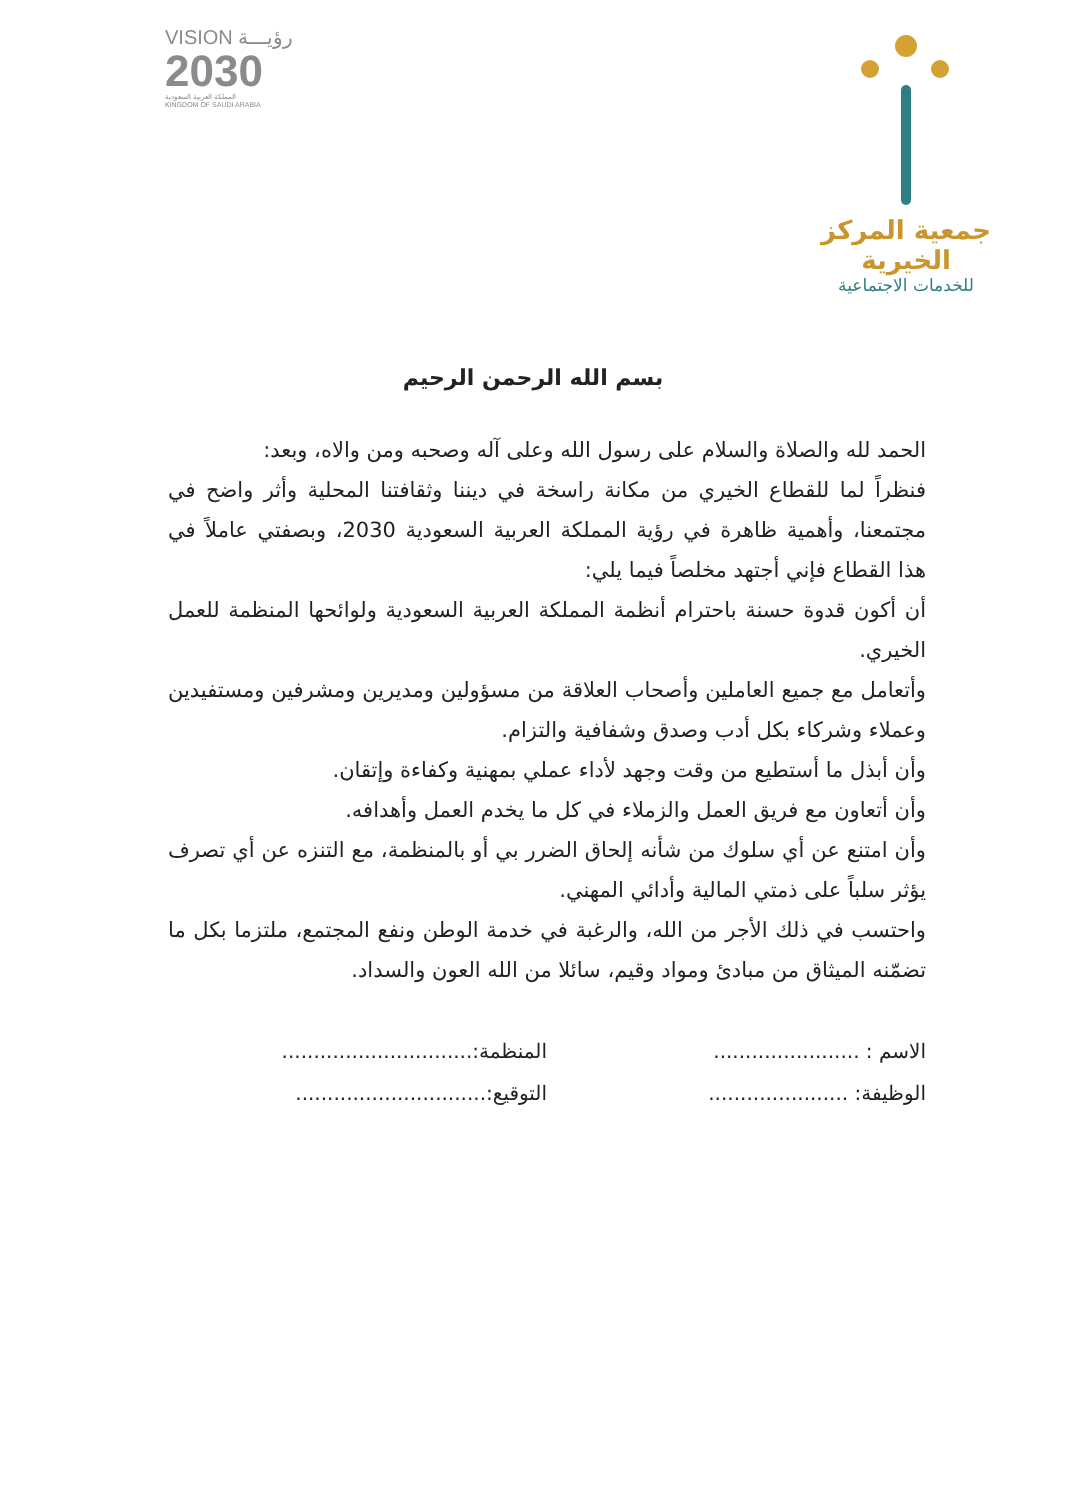VISION رؤيـــة
2030
المملكة العربية السعودية
KINGDOM OF SAUDI ARABIA
جمعية المركز الخيرية
للخدمات الاجتماعية
بسم الله الرحمن الرحيم
الحمد لله والصلاة والسلام على رسول الله وعلى آله وصحبه ومن والاه، وبعد:
فنظراً لما للقطاع الخيري من مكانة راسخة في ديننا وثقافتنا المحلية وأثر واضح في مجتمعنا، وأهمية ظاهرة في رؤية المملكة العربية السعودية 2030، وبصفتي عاملاً في هذا القطاع فإني أجتهد مخلصاً فيما يلي:
أن أكون قدوة حسنة باحترام أنظمة المملكة العربية السعودية ولوائحها المنظمة للعمل الخيري.
وأتعامل مع جميع العاملين وأصحاب العلاقة من مسؤولين ومديرين ومشرفين ومستفيدين وعملاء وشركاء بكل أدب وصدق وشفافية والتزام.
وأن أبذل ما أستطيع من وقت وجهد لأداء عملي بمهنية وكفاءة وإتقان.
وأن أتعاون مع فريق العمل والزملاء في كل ما يخدم العمل وأهدافه.
وأن امتنع عن أي سلوك من شأنه إلحاق الضرر بي أو بالمنظمة، مع التنزه عن أي تصرف يؤثر سلباً على ذمتي المالية وأدائي المهني.
واحتسب في ذلك الأجر من الله، والرغبة في خدمة الوطن ونفع المجتمع، ملتزما بكل ما تضمّنه الميثاق من مبادئ ومواد وقيم، سائلا من الله العون والسداد.
الاسم : .......................
المنظمة:..............................
الوظيفة: ......................
التوقيع:..............................